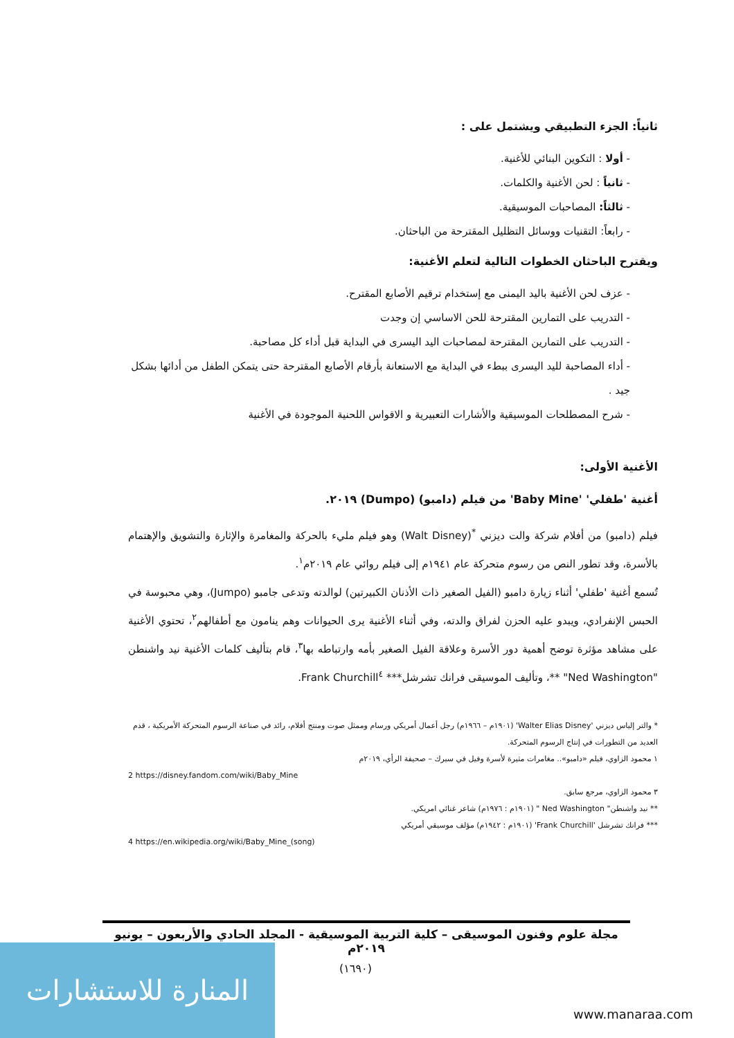ثانياً: الجزء التطبيقي ويشتمل على :
- أولا : التكوين البنائي للأغنية.
- ثانياً : لحن الأغنية والكلمات.
- ثالثاً: المصاحبات الموسيقية.
- رابعاً: التقنيات ووسائل التظليل المقترحة من الباحثان.
ويقترح الباحثان الخطوات التالية لتعلم الأغنية:
- عزف لحن الأغنية باليد اليمنى مع إستخدام ترقيم الأصابع المقترح.
- التدريب على التمارين المقترحة للحن الاساسي إن وجدت
- التدريب على التمارين المقترحة لمصاحبات اليد اليسرى في البداية قبل أداء كل مصاحبة.
- أداء المصاحبة لليد اليسرى ببطء في البداية مع الاستعانة بأرقام الأصابع المقترحة حتى يتمكن الطفل من أدائها بشكل جيد .
- شرح المصطلحات الموسيقية والأشارات التعبيرية و الاقواس اللحنية الموجودة في الأغنية
الأغنية الأولى:
أغنية 'طفلي' 'Baby Mine' من فيلم (دامبو) (Dumpo) ٢٠١٩.
فيلم (دامبو) من أفلام شركة والت ديزني <sup>*</sup>(Walt Disney) وهو فيلم مليء بالحركة والمغامرة والإثارة والتشويق والإهتمام بالأسرة، وقد تطور النص من رسوم متحركة عام ١٩٤١م إلى فيلم روائي عام ٢٠١٩م<sup>١</sup>.
تُسمع أغنية 'طفلي' أثناء زيارة دامبو (الفيل الصغير ذات الأذنان الكبيرتين) لوالدته وتدعى جامبو (Jumpo)، وهي محبوسة في الحبس الإنفرادي، ويبدو عليه الحزن لفراق والدته، وفي أثناء الأغنية يرى الحيوانات وهم ينامون مع أطفالهم<sup>٢</sup>، تحتوي الأغنية على مشاهد مؤثرة توضح أهمية دور الأسرة وعلاقة الفيل الصغير بأمه وارتباطه بها<sup>٣</sup>، قام بتأليف كلمات الأغنية نيد واشنطن "Ned Washington" **، وتأليف الموسيقى فرانك تشرشل*** Frank Churchill<sup>٤</sup>.
* والتر إلياس ديزني 'Walter Elias Disney' (١٩٠١م – ١٩٦٦م) رجل أعمال أمريكي ورسام وممثل صوت ومنتج أفلام، رائد في صناعة الرسوم المتحركة الأمريكية ، قدم العديد من التطورات في إنتاج الرسوم المتحركة.
١ محمود الزاوي، فيلم «دامبو».. مغامرات مثيرة لأسرة وفيل في سيرك – صحيفة الرأي، ٢٠١٩م
2 https://disney.fandom.com/wiki/Baby_Mine
٣ محمود الزاوي، مرجع سابق.
** نيد واشنطن" Ned Washington " (١٩٠١م : ١٩٧٦م) شاعر غنائي امريكي.
*** فرانك تشرشل 'Frank Churchill' (١٩٠١م : ١٩٤٢م) مؤلف موسيقي أمريكي
4 https://en.wikipedia.org/wiki/Baby_Mine_(song)
مجلة علوم وفنون الموسيقى – كلية التربية الموسيقية - المجلد الحادي والأربعون – يونيو ٢٠١٩م
(١٦٩٠)
المنارة للاستشارات
www.manaraa.com